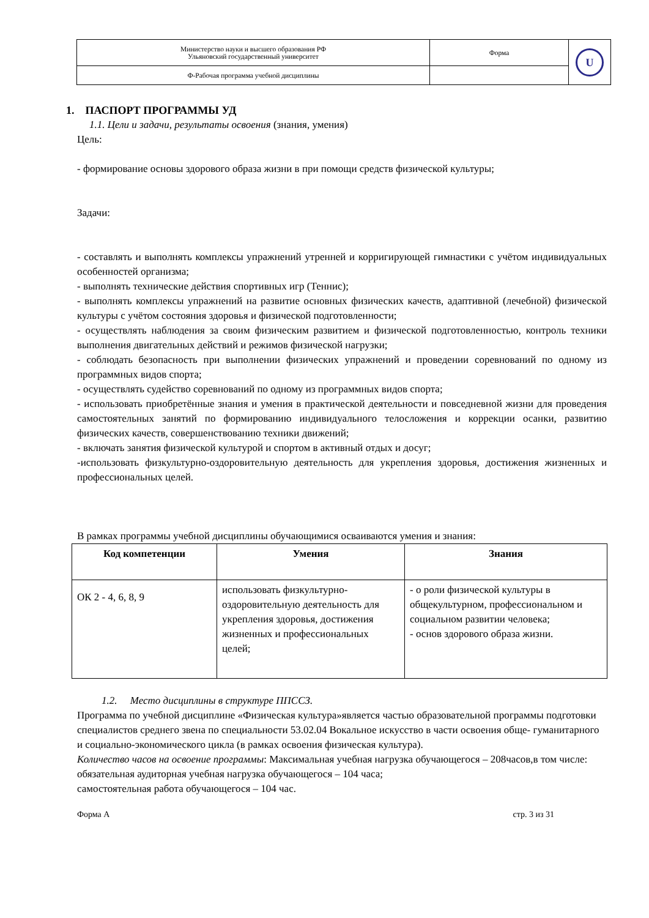| Министерство науки и высшего образования РФ Ульяновский государственный университет | Форма | U |
| Ф-Рабочая программа учебной дисциплины | | |
1. ПАСПОРТ ПРОГРАММЫ УД
1.1. Цели и задачи, результаты освоения (знания, умения)
Цель:
- формирование основы здорового образа жизни в при помощи средств физической культуры;
Задачи:
- составлять и выполнять комплексы упражнений утренней и корригирующей гимнастики с учётом индивидуальных особенностей организма;
- выполнять технические действия спортивных игр (Теннис);
- выполнять комплексы упражнений на развитие основных физических качеств, адаптивной (лечебной) физической культуры с учётом состояния здоровья и физической подготовленности;
- осуществлять наблюдения за своим физическим развитием и физической подготовленностью, контроль техники выполнения двигательных действий и режимов физической нагрузки;
- соблюдать безопасность при выполнении физических упражнений и проведении соревнований по одному из программных видов спорта;
- осуществлять судейство соревнований по одному из программных видов спорта;
- использовать приобретённые знания и умения в практической деятельности и повседневной жизни для проведения самостоятельных занятий по формированию индивидуального телосложения и коррекции осанки, развитию физических качеств, совершенствованию техники движений;
- включать занятия физической культурой и спортом в активный отдых и досуг;
-использовать физкультурно-оздоровительную деятельность для укрепления здоровья, достижения жизненных и профессиональных целей.
В рамках программы учебной дисциплины обучающимися осваиваются умения и знания:
| Код компетенции | Умения | Знания |
| --- | --- | --- |
| ОК 2 - 4, 6, 8, 9 | использовать физкультурно-оздоровительную деятельность для укрепления здоровья, достижения жизненных и профессиональных целей; | - о роли физической культуры в общекультурном, профессиональном и социальном развитии человека; - основ здорового образа жизни. |
1.2. Место дисциплины в структуре ППССЗ.
Программа по учебной дисциплине «Физическая культура»является частью образовательной программы подготовки специалистов среднего звена по специальности 53.02.04 Вокальное искусство в части освоения обще- гуманитарного и социально-экономического цикла (в рамках освоения физическая культура).
Количество часов на освоение программы: Максимальная учебная нагрузка обучающегося – 208часов,в том числе:
обязательная аудиторная учебная нагрузка обучающегося – 104 часа;
самостоятельная работа обучающегося – 104 час.
Форма А стр. 3 из 31